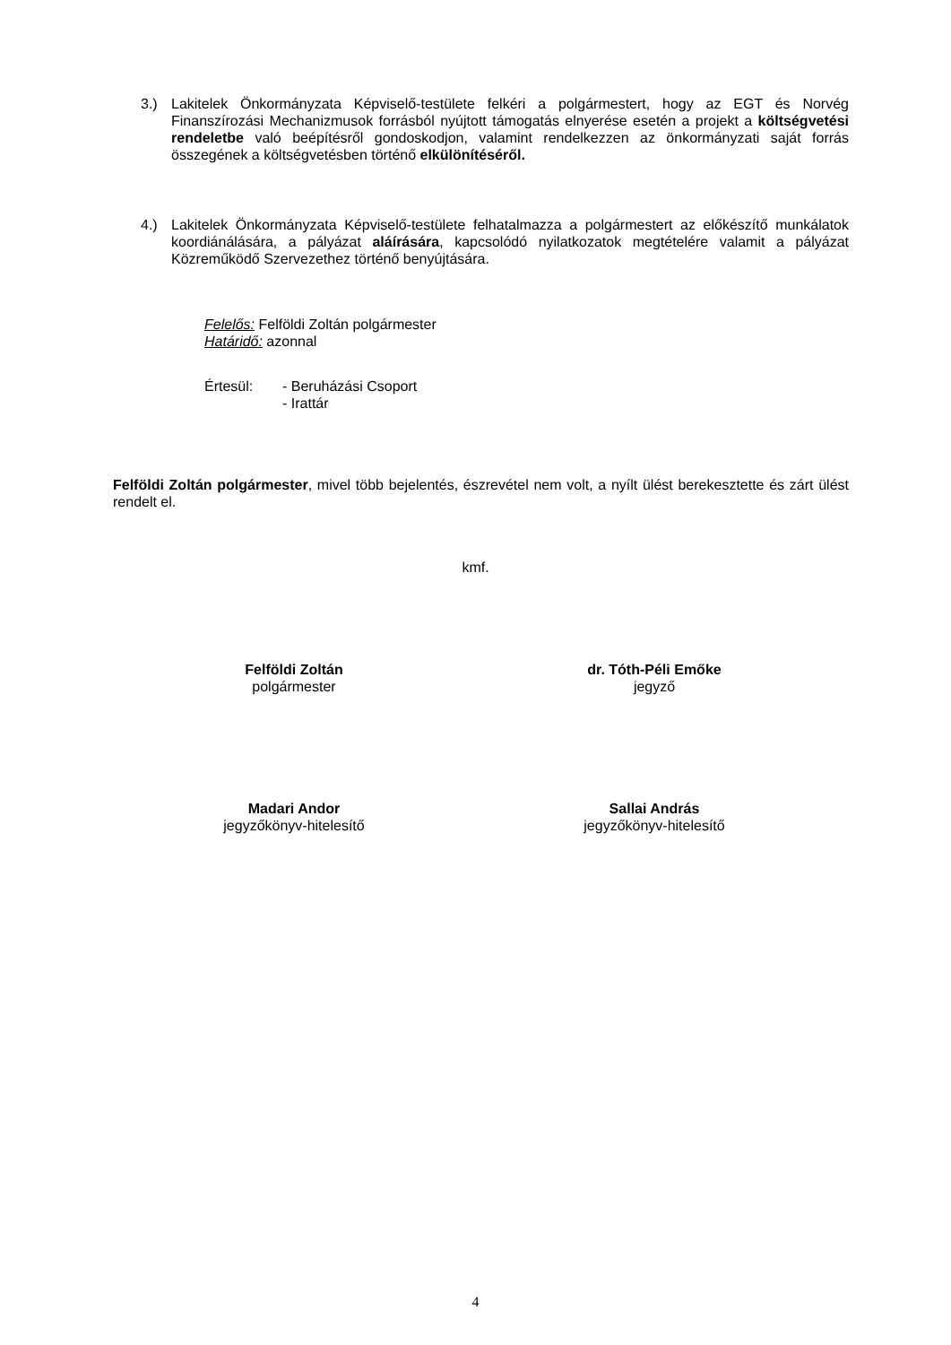3.) Lakitelek Önkormányzata Képviselő-testülete felkéri a polgármestert, hogy az EGT és Norvég Finanszírozási Mechanizmusok forrásból nyújtott támogatás elnyerése esetén a projekt a költségvetési rendeletbe való beépítésről gondoskodjon, valamint rendelkezzen az önkormányzati saját forrás összegének a költségvetésben történő elkülönítéséről.
4.) Lakitelek Önkormányzata Képviselő-testülete felhatalmazza a polgármestert az előkészítő munkálatok koordiánálására, a pályázat aláírására, kapcsolódó nyilatkozatok megtételére valamit a pályázat Közreműködő Szervezethez történő benyújtására.
Felelős: Felföldi Zoltán polgármester
Határidő: azonnal
Értesül: - Beruházási Csoport
- Irattár
Felföldi Zoltán polgármester, mivel több bejelentés, észrevétel nem volt, a nyílt ülést berekesztette és zárt ülést rendelt el.
kmf.
Felföldi Zoltán
polgármester
dr. Tóth-Péli Emőke
jegyző
Madari Andor
jegyzőkönyv-hitelesítő
Sallai András
jegyzőkönyv-hitelesítő
4